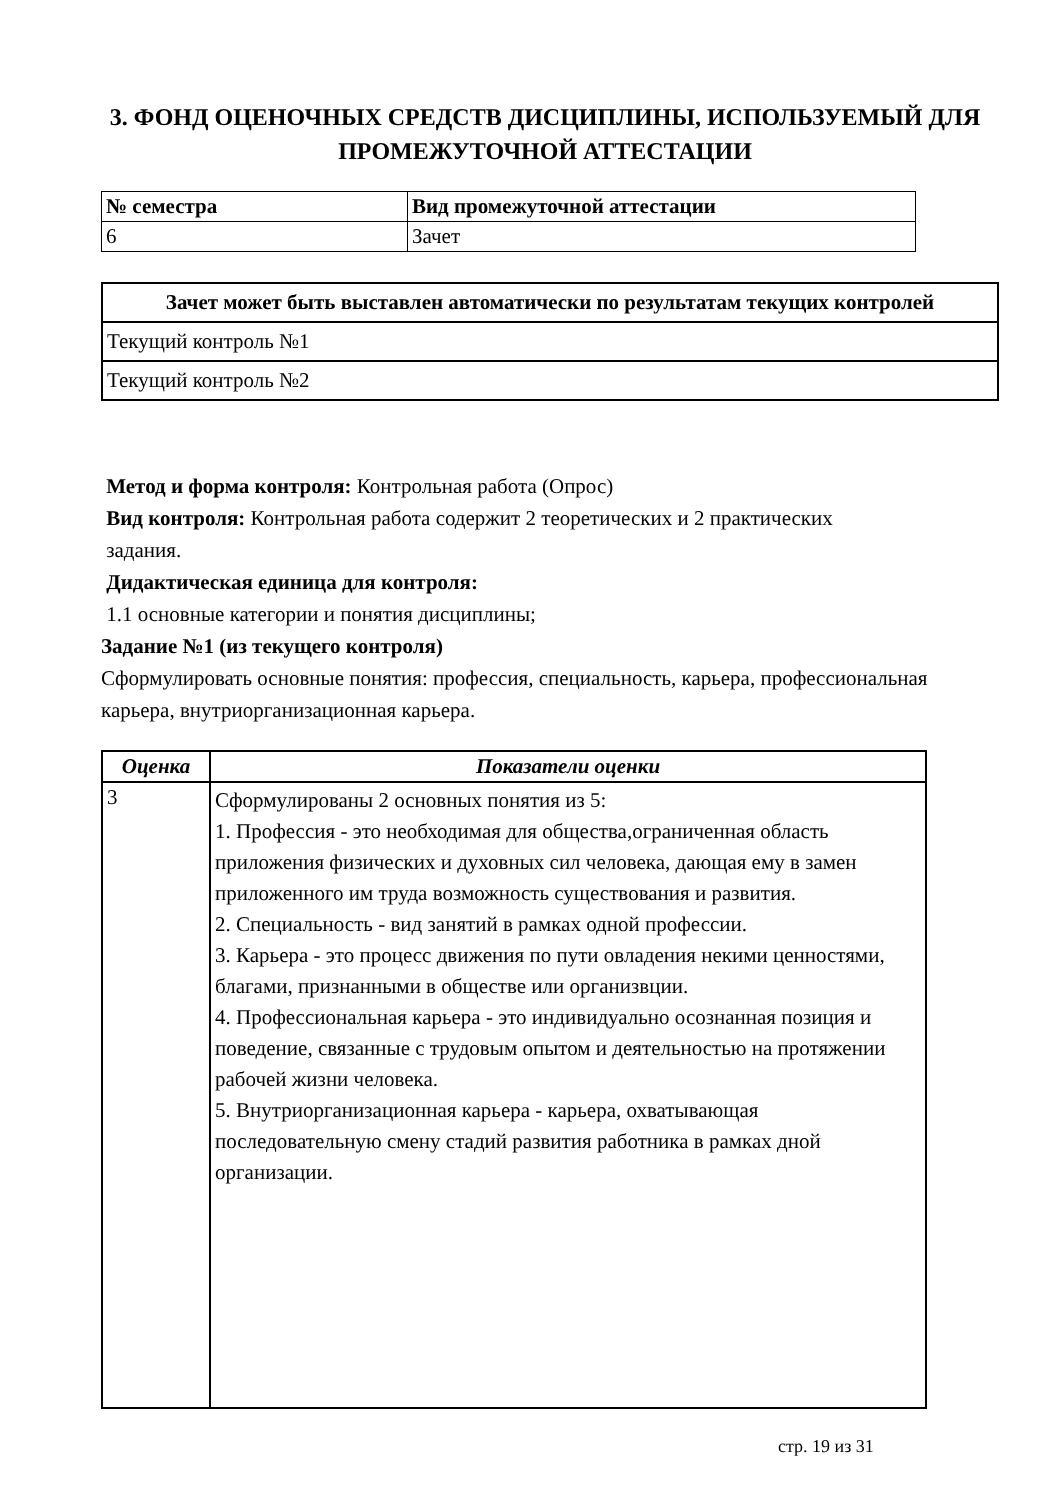3. ФОНД ОЦЕНОЧНЫХ СРЕДСТВ ДИСЦИПЛИНЫ, ИСПОЛЬЗУЕМЫЙ ДЛЯ ПРОМЕЖУТОЧНОЙ АТТЕСТАЦИИ
| № семестра | Вид промежуточной аттестации |
| --- | --- |
| 6 | Зачет |
| Зачет может быть выставлен автоматически по результатам текущих контролей |
| --- |
| Текущий контроль №1 |
| Текущий контроль №2 |
Метод и форма контроля: Контрольная работа (Опрос)
Вид контроля: Контрольная работа содержит 2 теоретических и 2 практических
задания.
Дидактическая единица для контроля:
1.1 основные категории и понятия дисциплины;
Задание №1 (из текущего контроля)
Сформулировать основные понятия: профессия, специальность, карьера, профессиональная карьера, внутриорганизационная карьера.
| Оценка | Показатели оценки |
| --- | --- |
| 3 | Сформулированы 2 основных понятия из 5: 1. Профессия - это необходимая для общества,ограниченная область приложения физических и духовных сил человека, дающая ему в замен приложенного им труда возможность существования и развития. 2. Специальность - вид занятий в рамках одной профессии. 3. Карьера - это процесс движения по пути овладения некими ценностями, благами, признанными в обществе или организвции. 4. Профессиональная карьера - это индивидуально осознанная позиция и поведение, связанные с трудовым опытом и деятельностью на протяжении рабочей жизни человека. 5. Внутриорганизационная карьера - карьера, охватывающая последовательную смену стадий развития работника в рамках дной организации. |
стр. 19 из 31